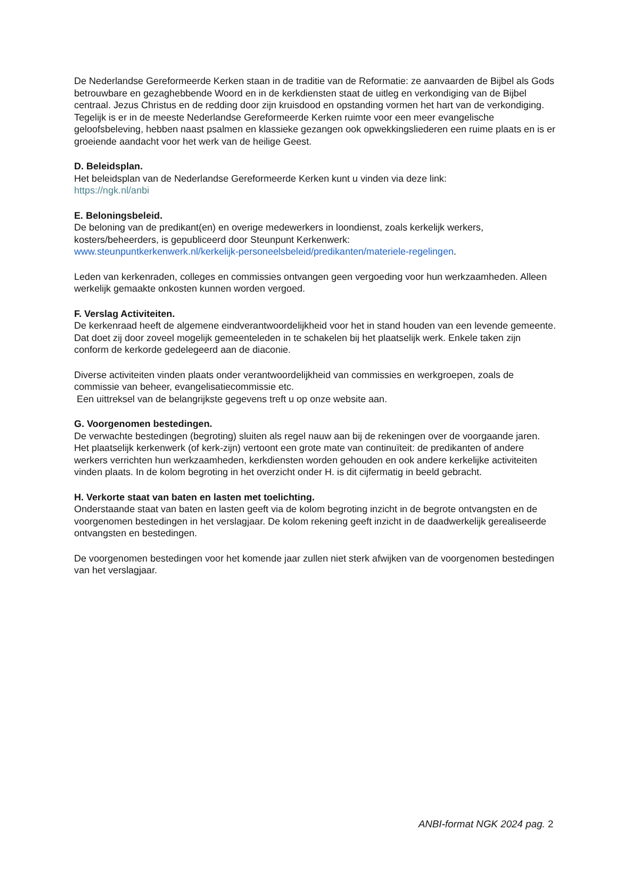De Nederlandse Gereformeerde Kerken staan in de traditie van de Reformatie: ze aanvaarden de Bijbel als Gods betrouwbare en gezaghebbende Woord en in de kerkdiensten staat de uitleg en verkondiging van de Bijbel centraal. Jezus Christus en de redding door zijn kruisdood en opstanding vormen het hart van de verkondiging. Tegelijk is er in de meeste Nederlandse Gereformeerde Kerken ruimte voor een meer evangelische geloofsbeleving, hebben naast psalmen en klassieke gezangen ook opwekkingsliederen een ruime plaats en is er groeiende aandacht voor het werk van de heilige Geest.
D. Beleidsplan.
Het beleidsplan van de Nederlandse Gereformeerde Kerken kunt u vinden via deze link:
https://ngk.nl/anbi
E. Beloningsbeleid.
De beloning van de predikant(en) en overige medewerkers in loondienst, zoals kerkelijk werkers, kosters/beheerders, is gepubliceerd door Steunpunt Kerkenwerk:
www.steunpuntkerkenwerk.nl/kerkelijk-personeelsbeleid/predikanten/materiele-regelingen.
Leden van kerkenraden, colleges en commissies ontvangen geen vergoeding voor hun werkzaamheden. Alleen werkelijk gemaakte onkosten kunnen worden vergoed.
F. Verslag Activiteiten.
De kerkenraad heeft de algemene eindverantwoordelijkheid voor het in stand houden van een levende gemeente. Dat doet zij door zoveel mogelijk gemeenteleden in te schakelen bij het plaatselijk werk. Enkele taken zijn conform de kerkorde gedelegeerd aan de diaconie.
Diverse activiteiten vinden plaats onder verantwoordelijkheid van commissies en werkgroepen, zoals de commissie van beheer, evangelisatiecommissie etc.
Een uittreksel van de belangrijkste gegevens treft u op onze website aan.
G. Voorgenomen bestedingen.
De verwachte bestedingen (begroting) sluiten als regel nauw aan bij de rekeningen over de voorgaande jaren. Het plaatselijk kerkenwerk (of kerk-zijn) vertoont een grote mate van continuïteit: de predikanten of andere werkers verrichten hun werkzaamheden, kerkdiensten worden gehouden en ook andere kerkelijke activiteiten vinden plaats. In de kolom begroting in het overzicht onder H. is dit cijfermatig in beeld gebracht.
H. Verkorte staat van baten en lasten met toelichting.
Onderstaande staat van baten en lasten geeft via de kolom begroting inzicht in de begrote ontvangsten en de voorgenomen bestedingen in het verslagjaar. De kolom rekening geeft inzicht in de daadwerkelijk gerealiseerde ontvangsten en bestedingen.
De voorgenomen bestedingen voor het komende jaar zullen niet sterk afwijken van de voorgenomen bestedingen van het verslagjaar.
ANBI-format NGK 2024 pag. 2